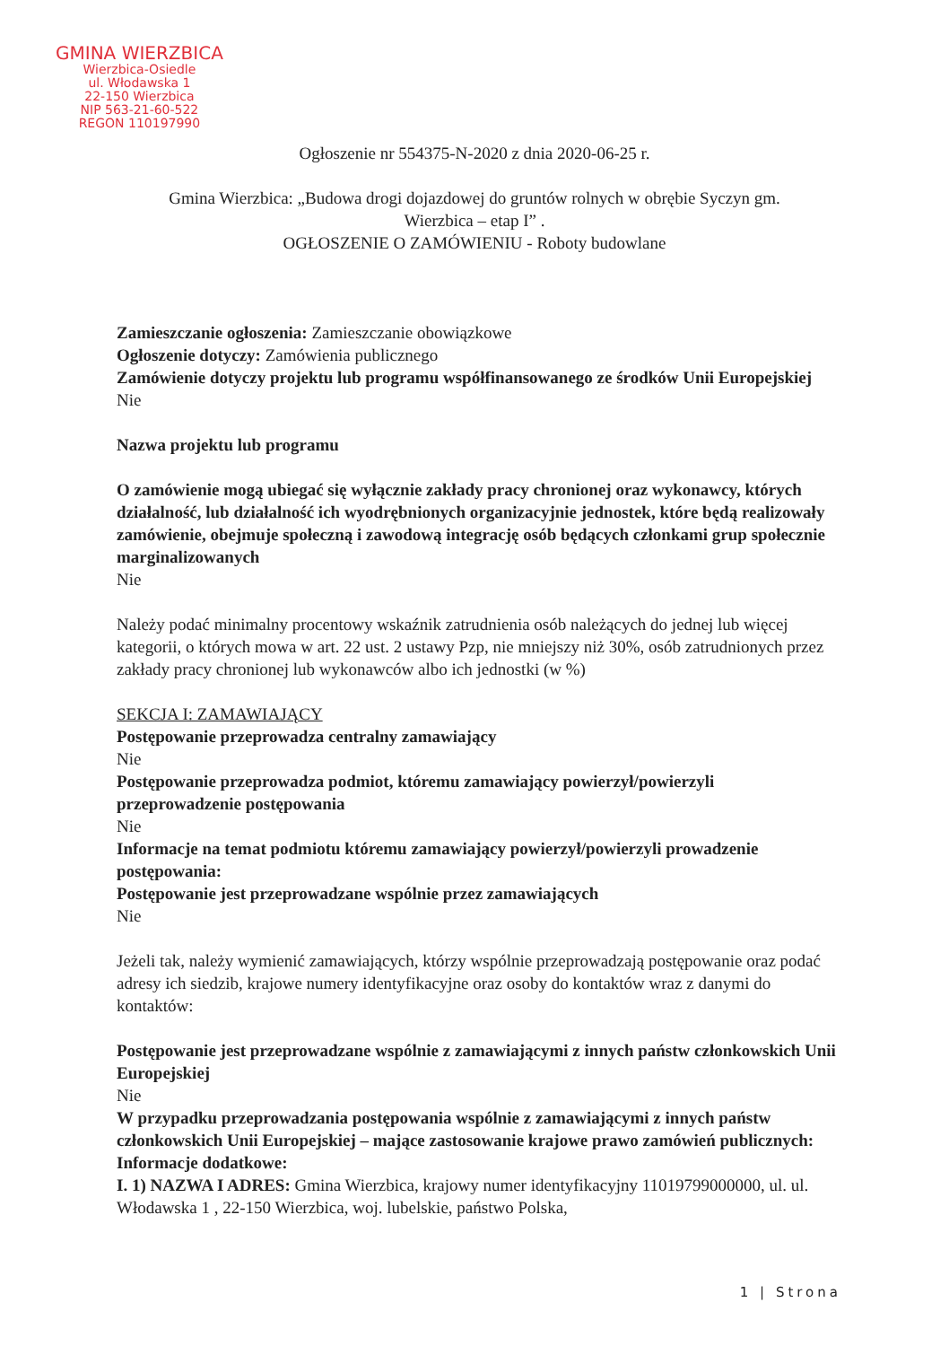GMINA WIERZBICA
Wierzbica-Osiedle
ul. Włodawska 1
22-150 Wierzbica
NIP 563-21-60-522
REGON 110197990
Ogłoszenie nr 554375-N-2020 z dnia 2020-06-25 r.
Gmina Wierzbica: „Budowa drogi dojazdowej do gruntów rolnych w obrębie Syczyn gm.
Wierzbica – etap I” .
OGŁOSZENIE O ZAMÓWIENIU - Roboty budowlane
Zamieszczanie ogłoszenia: Zamieszczanie obowiązkowe
Ogłoszenie dotyczy: Zamówienia publicznego
Zamówienie dotyczy projektu lub programu współfinansowanego ze środków Unii Europejskiej
Nie
Nazwa projektu lub programu
O zamówienie mogą ubiegać się wyłącznie zakłady pracy chronionej oraz wykonawcy, których działalność, lub działalność ich wyodrębnionych organizacyjnie jednostek, które będą realizowały zamówienie, obejmuje społeczną i zawodową integrację osób będących członkami grup społecznie marginalizowanych
Nie
Należy podać minimalny procentowy wskaźnik zatrudnienia osób należących do jednej lub więcej kategorii, o których mowa w art. 22 ust. 2 ustawy Pzp, nie mniejszy niż 30%, osób zatrudnionych przez zakłady pracy chronionej lub wykonawców albo ich jednostki (w %)
SEKCJA I: ZAMAWIAJĄCY
Postępowanie przeprowadza centralny zamawiający
Nie
Postępowanie przeprowadza podmiot, któremu zamawiający powierzył/powierzyli przeprowadzenie postępowania
Nie
Informacje na temat podmiotu któremu zamawiający powierzył/powierzyli prowadzenie postępowania:
Postępowanie jest przeprowadzane wspólnie przez zamawiających
Nie
Jeżeli tak, należy wymienić zamawiających, którzy wspólnie przeprowadzają postępowanie oraz podać adresy ich siedzib, krajowe numery identyfikacyjne oraz osoby do kontaktów wraz z danymi do kontaktów:
Postępowanie jest przeprowadzane wspólnie z zamawiającymi z innych państw członkowskich Unii Europejskiej
Nie
W przypadku przeprowadzania postępowania wspólnie z zamawiającymi z innych państw członkowskich Unii Europejskiej – mające zastosowanie krajowe prawo zamówień publicznych:
Informacje dodatkowe:
I. 1) NAZWA I ADRES: Gmina Wierzbica, krajowy numer identyfikacyjny 11019799000000, ul. ul. Włodawska 1 , 22-150 Wierzbica, woj. lubelskie, państwo Polska,
1 | Strona